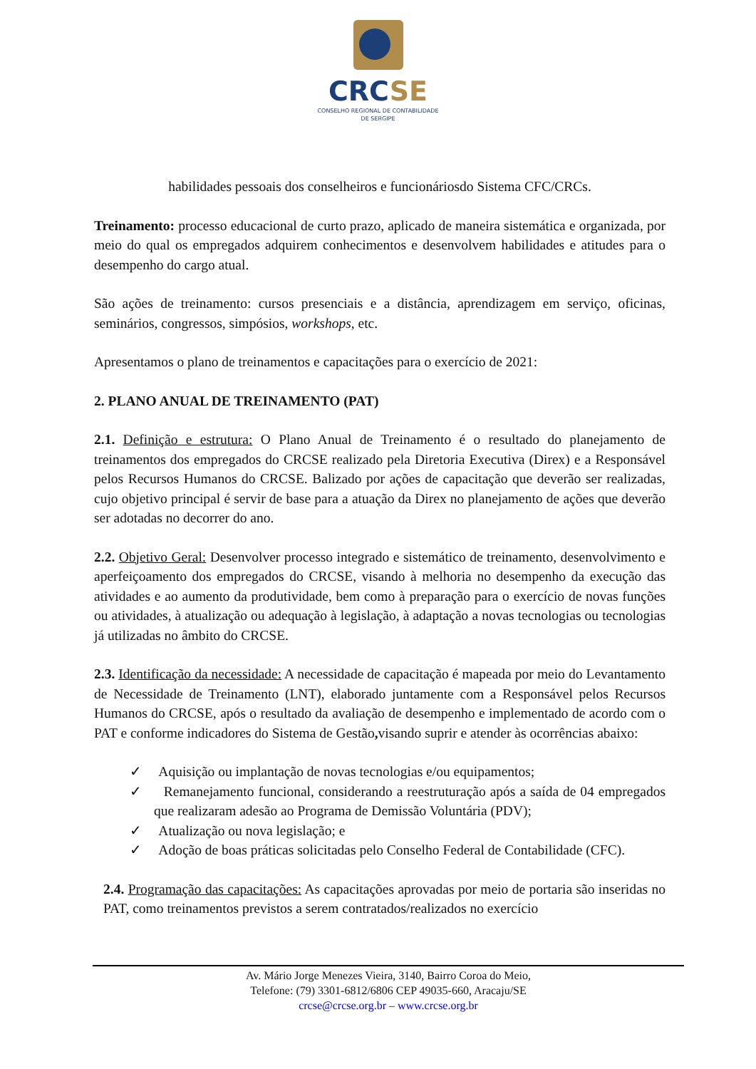CRCSE
CONSELHO REGIONAL DE CONTABILIDADE
DE SERGIPE
habilidades pessoais dos conselheiros e funcionáriosdo Sistema CFC/CRCs.
Treinamento: processo educacional de curto prazo, aplicado de maneira sistemática e organizada, por meio do qual os empregados adquirem conhecimentos e desenvolvem habilidades e atitudes para o desempenho do cargo atual.
São ações de treinamento: cursos presenciais e a distância, aprendizagem em serviço, oficinas, seminários, congressos, simpósios, workshops, etc.
Apresentamos o plano de treinamentos e capacitações para o exercício de 2021:
2. PLANO ANUAL DE TREINAMENTO (PAT)
2.1. Definição e estrutura: O Plano Anual de Treinamento é o resultado do planejamento de treinamentos dos empregados do CRCSE realizado pela Diretoria Executiva (Direx) e a Responsável pelos Recursos Humanos do CRCSE. Balizado por ações de capacitação que deverão ser realizadas, cujo objetivo principal é servir de base para a atuação da Direx no planejamento de ações que deverão ser adotadas no decorrer do ano.
2.2. Objetivo Geral: Desenvolver processo integrado e sistemático de treinamento, desenvolvimento e aperfeiçoamento dos empregados do CRCSE, visando à melhoria no desempenho da execução das atividades e ao aumento da produtividade, bem como à preparação para o exercício de novas funções ou atividades, à atualização ou adequação à legislação, à adaptação a novas tecnologias ou tecnologias já utilizadas no âmbito do CRCSE.
2.3. Identificação da necessidade: A necessidade de capacitação é mapeada por meio do Levantamento de Necessidade de Treinamento (LNT), elaborado juntamente com a Responsável pelos Recursos Humanos do CRCSE, após o resultado da avaliação de desempenho e implementado de acordo com o PAT e conforme indicadores do Sistema de Gestão, visando suprir e atender às ocorrências abaixo:
✓ Aquisição ou implantação de novas tecnologias e/ou equipamentos;
✓ Remanejamento funcional, considerando a reestruturação após a saída de 04 empregados que realizaram adesão ao Programa de Demissão Voluntária (PDV);
✓ Atualização ou nova legislação; e
✓ Adoção de boas práticas solicitadas pelo Conselho Federal de Contabilidade (CFC).
2.4. Programação das capacitações: As capacitações aprovadas por meio de portaria são inseridas no PAT, como treinamentos previstos a serem contratados/realizados no exercício
Av. Mário Jorge Menezes Vieira, 3140, Bairro Coroa do Meio,
Telefone: (79) 3301-6812/6806 CEP 49035-660, Aracaju/SE
crcse@crcse.org.br – www.crcse.org.br